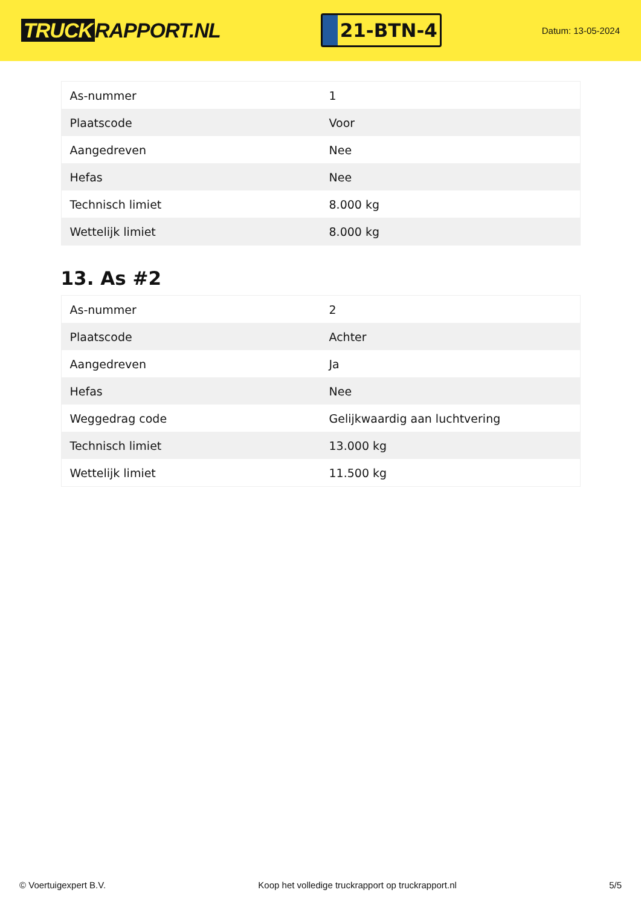TRUCK RAPPORT.NL
21-BTN-4
Datum: 13-05-2024
| As-nummer | 1 |
| Plaatscode | Voor |
| Aangedreven | Nee |
| Hefas | Nee |
| Technisch limiet | 8.000 kg |
| Wettelijk limiet | 8.000 kg |
13. As #2
| As-nummer | 2 |
| Plaatscode | Achter |
| Aangedreven | Ja |
| Hefas | Nee |
| Weggedrag code | Gelijkwaardig aan luchtvering |
| Technisch limiet | 13.000 kg |
| Wettelijk limiet | 11.500 kg |
© Voertuigexpert B.V. Koop het volledige truckrapport op truckrapport.nl 5/5